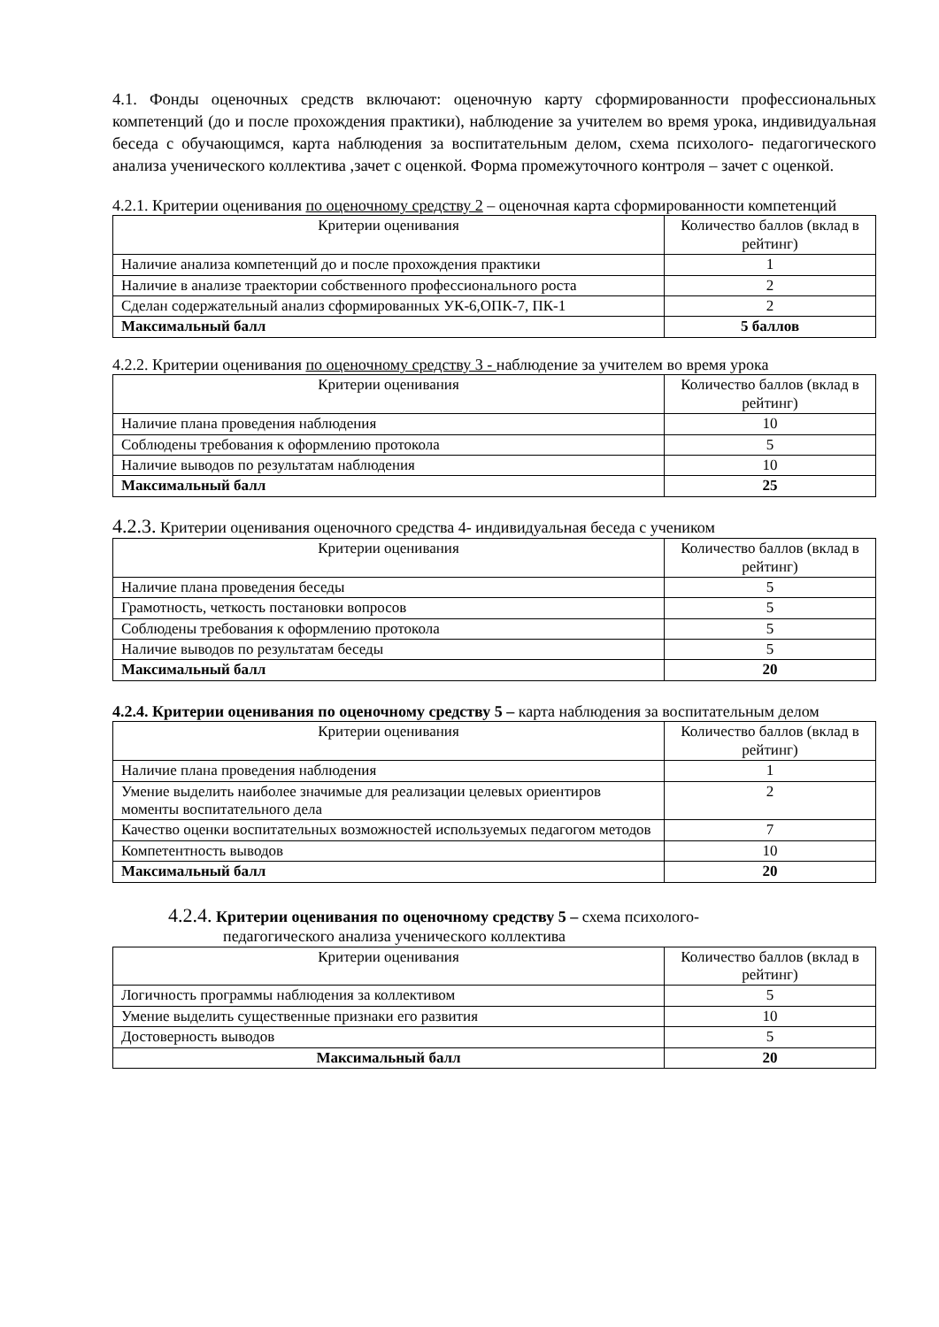4.1. Фонды оценочных средств включают: оценочную карту сформированности профессиональных компетенций (до и после прохождения практики), наблюдение за учителем во время урока, индивидуальная беседа с обучающимся, карта наблюдения за воспитательным делом, схема психолого- педагогического анализа ученического коллектива ,зачет с оценкой. Форма промежуточного контроля – зачет с оценкой.
4.2.1. Критерии оценивания по оценочному средству 2 – оценочная карта сформированности компетенций
| Критерии оценивания | Количество баллов (вклад в рейтинг) |
| --- | --- |
| Наличие анализа компетенций до и после прохождения практики | 1 |
| Наличие в анализе траектории собственного профессионального роста | 2 |
| Сделан содержательный анализ сформированных УК-6,ОПК-7, ПК-1 | 2 |
| Максимальный балл | 5 баллов |
4.2.2. Критерии оценивания по оценочному средству 3 - наблюдение за учителем во время урока
| Критерии оценивания | Количество баллов (вклад в рейтинг) |
| --- | --- |
| Наличие плана проведения наблюдения | 10 |
| Соблюдены требования к оформлению протокола | 5 |
| Наличие выводов по результатам наблюдения | 10 |
| Максимальный балл | 25 |
4.2.3. Критерии оценивания оценочного средства 4- индивидуальная беседа с учеником
| Критерии оценивания | Количество баллов (вклад в рейтинг) |
| --- | --- |
| Наличие плана проведения беседы | 5 |
| Грамотность, четкость постановки вопросов | 5 |
| Соблюдены требования к оформлению протокола | 5 |
| Наличие выводов по результатам беседы | 5 |
| Максимальный балл | 20 |
4.2.4. Критерии оценивания по оценочному средству 5 – карта наблюдения за воспитательным делом
| Критерии оценивания | Количество баллов (вклад в рейтинг) |
| --- | --- |
| Наличие плана проведения наблюдения | 1 |
| Умение выделить наиболее значимые для реализации целевых ориентиров моменты воспитательного дела | 2 |
| Качество оценки воспитательных возможностей используемых педагогом методов | 7 |
| Компетентность выводов | 10 |
| Максимальный балл | 20 |
4.2.4. Критерии оценивания по оценочному средству 5 – схема психолого-
педагогического анализа ученического коллектива
| Критерии оценивания | Количество баллов (вклад в рейтинг) |
| --- | --- |
| Логичность программы наблюдения за коллективом | 5 |
| Умение выделить существенные признаки его развития | 10 |
| Достоверность выводов | 5 |
| Максимальный балл | 20 |